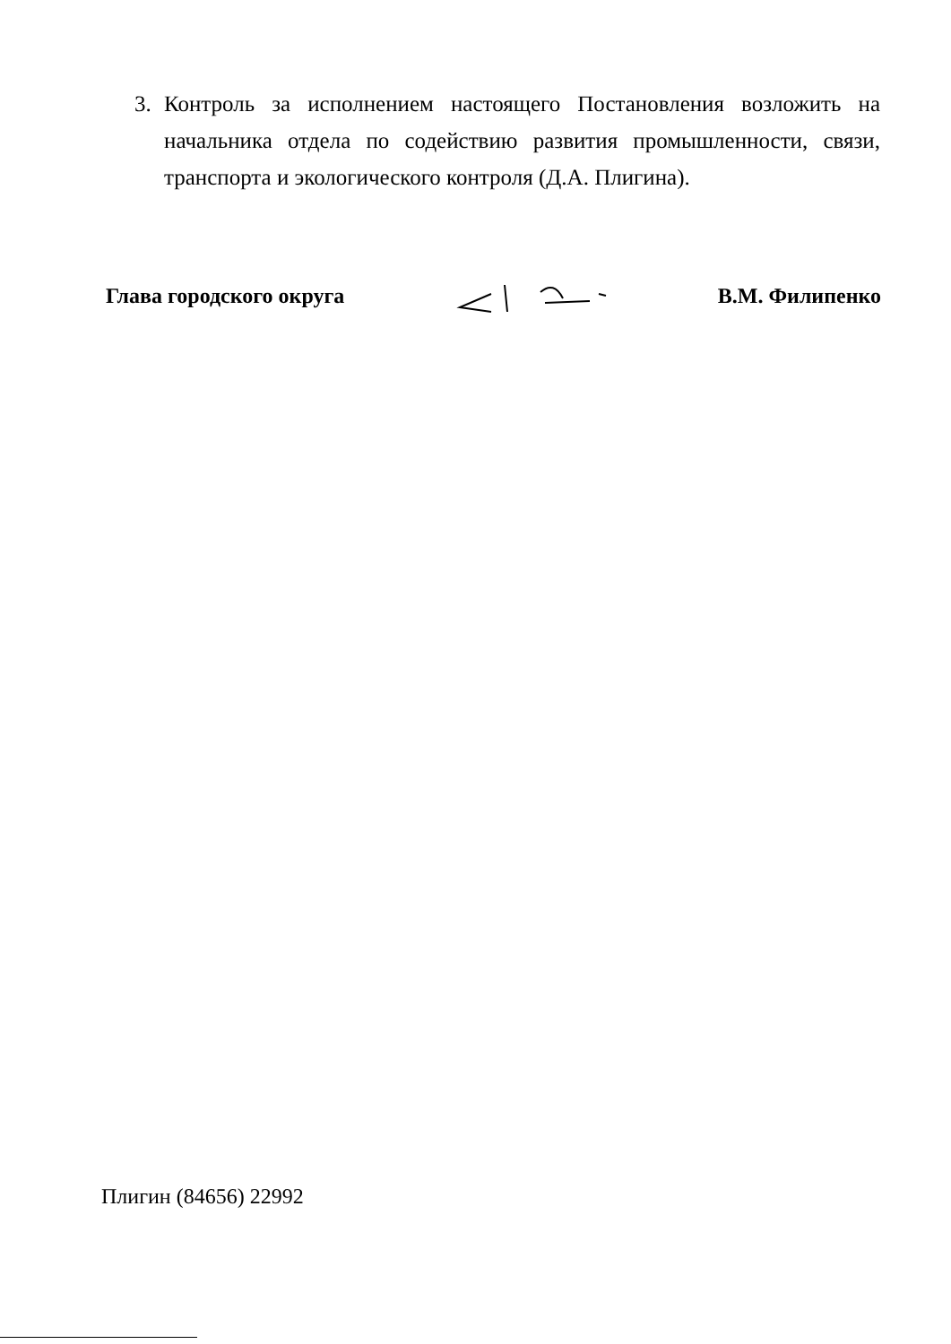3. Контроль за исполнением настоящего Постановления возложить на начальника отдела по содействию развития промышленности, связи, транспорта и экологического контроля (Д.А. Плигина).
Глава городского округа В.М. Филипенко
Плигин (84656) 22992